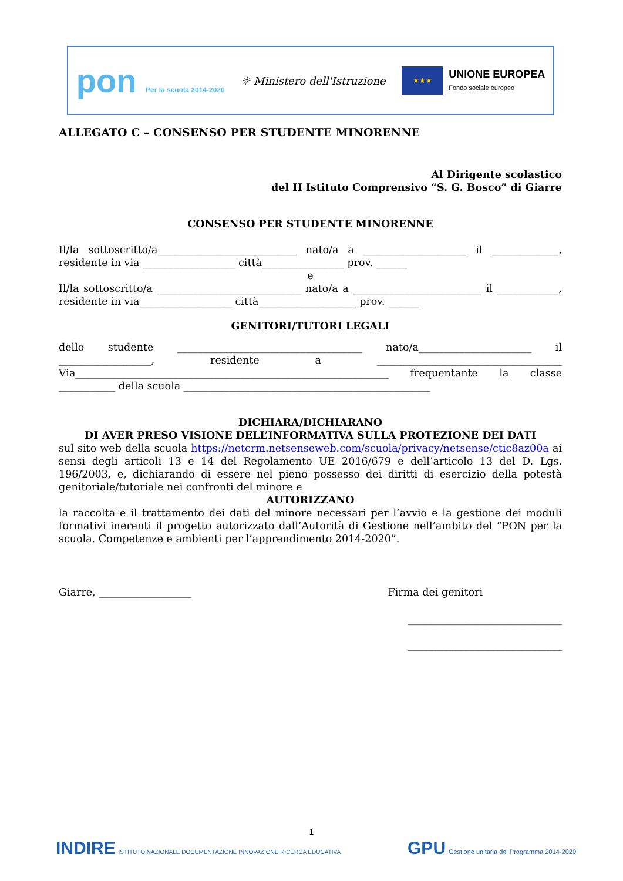pon Per la scuola 2014-2020
☼ Ministero dell'Istruzione
★★★
UNIONE EUROPEA
Fondo sociale europeo
ALLEGATO C – CONSENSO PER STUDENTE MINORENNE
Al Dirigente scolastico
del II Istituto Comprensivo “S. G. Bosco” di Giarre
CONSENSO PER STUDENTE MINORENNE
Il/la sottoscritto/a___________________________ nato/a a ____________________ il _____________, residente in via __________________ città________________ prov. ______
e
Il/la sottoscritto/a ____________________________ nato/a a _________________________ il ____________, residente in via__________________ città___________________ prov. ______
GENITORI/TUTORI LEGALI
dello studente ____________________________________ nato/a______________________ il __________________, residente a ____________________________________ Via_____________________________________________________________ frequentante la classe ___________ della scuola ________________________________________________
DICHIARA/DICHIARANO
DI AVER PRESO VISIONE DELL’INFORMATIVA SULLA PROTEZIONE DEI DATI
sul sito web della scuola https://netcrm.netsenseweb.com/scuola/privacy/netsense/ctic8az00a ai sensi degli articoli 13 e 14 del Regolamento UE 2016/679 e dell’articolo 13 del D. Lgs. 196/2003, e, dichiarando di essere nel pieno possesso dei diritti di esercizio della potestà genitoriale/tutoriale nei confronti del minore e
AUTORIZZANO
la raccolta e il trattamento dei dati del minore necessari per l’avvio e la gestione dei moduli formativi inerenti il progetto autorizzato dall’Autorità di Gestione nell’ambito del “PON per la scuola. Competenze e ambienti per l’apprendimento 2014-2020”.
Giarre, __________________ Firma dei genitori
______________________________
______________________________
1
INDIRE ISTITUTO NAZIONALE DOCUMENTAZIONE INNOVAZIONE RICERCA EDUCATIVA
GPU Gestione unitaria del Programma 2014-2020